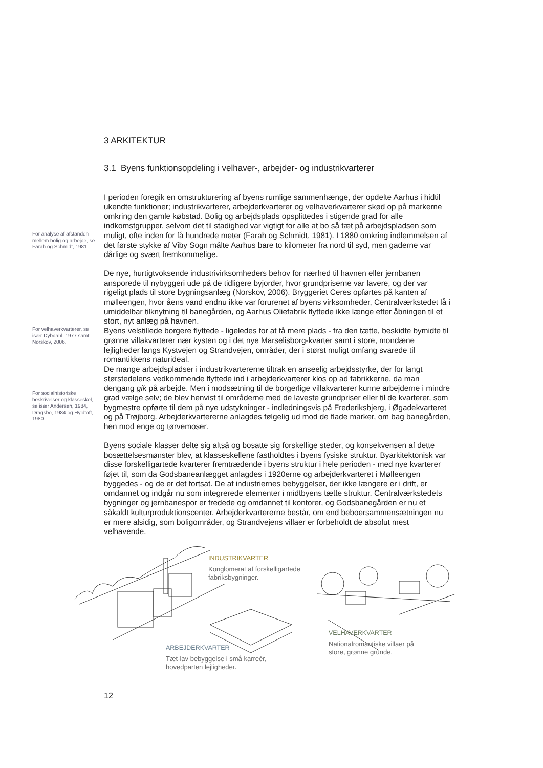3 ARKITEKTUR
3.1 Byens funktionsopdeling i velhaver-, arbejder- og industrikvarterer
For analyse af afstanden mellem bolig og arbejde, se Farah og Schmidt, 1981.
I perioden foregik en omstrukturering af byens rumlige sammenhænge, der opdelte Aarhus i hidtil ukendte funktioner; industrikvarterer, arbejderkvarterer og velhaverkvarterer skød op på markerne omkring den gamle købstad. Bolig og arbejdsplads opsplittedes i stigende grad for alle indkomstgrupper, selvom det til stadighed var vigtigt for alle at bo så tæt på arbejdspladsen som muligt, ofte inden for få hundrede meter (Farah og Schmidt, 1981). I 1880 omkring indlemmelsen af det første stykke af Viby Sogn målte Aarhus bare to kilometer fra nord til syd, men gaderne var dårlige og svært fremkommelige.
De nye, hurtigtvoksende industrivirksomheders behov for nærhed til havnen eller jernbanen ansporede til nybyggeri ude på de tidligere byjorder, hvor grundpriserne var lavere, og der var rigeligt plads til store bygningsanlæg (Norskov, 2006). Bryggeriet Ceres opførtes på kanten af mølleengen, hvor åens vand endnu ikke var forurenet af byens virksomheder, Centralværkstedet lå i umiddelbar tilknytning til banegården, og Aarhus Oliefabrik flyttede ikke længe efter åbningen til et stort, nyt anlæg på havnen.
For velhaverkvarterer, se især Dybdahl, 1977 samt Norskov, 2006.
For socialhistoriske beskrivelser og klasseskel, se især Andersen, 1984, Dragsbo, 1984 og Hyldtoft, 1980.
Byens velstillede borgere flyttede - ligeledes for at få mere plads - fra den tætte, beskidte bymidte til grønne villakvarterer nær kysten og i det nye Marselisborg-kvarter samt i store, mondæne lejligheder langs Kystvejen og Strandvejen, områder, der i størst muligt omfang svarede til romantikkens naturideal.
De mange arbejdspladser i industrikvartererne tiltrak en anseelig arbejdsstyrke, der for langt størstedelens vedkommende flyttede ind i arbejderkvarterer klos op ad fabrikkerne, da man dengang gik på arbejde. Men i modsætning til de borgerlige villakvarterer kunne arbejderne i mindre grad vælge selv; de blev henvist til områderne med de laveste grundpriser eller til de kvarterer, som bygmestre opførte til dem på nye udstykninger - indledningsvis på Frederiksbjerg, i Øgadekvarteret og på Trøjborg. Arbejderkvartererne anlagdes følgelig ud mod de flade marker, om bag banegården, hen mod enge og tørvemoser.
Byens sociale klasser delte sig altså og bosatte sig forskellige steder, og konsekvensen af dette bosættelsesmønster blev, at klasseskellene fastholdtes i byens fysiske struktur. Byarkitektonisk var disse forskelligartede kvarterer fremtrædende i byens struktur i hele perioden - med nye kvarterer føjet til, som da Godsbaneanlægget anlagdes i 1920erne og arbejderkvarteret i Mølleengen byggedes - og de er det fortsat. De af industriernes bebyggelser, der ikke længere er i drift, er omdannet og indgår nu som integrerede elementer i midtbyens tætte struktur. Centralværkstedets bygninger og jernbanespor er fredede og omdannet til kontorer, og Godsbanegården er nu et såkaldt kulturproduktionscenter. Arbejderkvartererne består, om end beboersammensætningen nu er mere alsidig, som boligområder, og Strandvejens villaer er forbeholdt de absolut mest velhavende.
INDUSTRIKVARTER
Konglomerat af forskelligartede
fabriksbygninger.
VELHAVERKVARTER
Nationalromantiske villaer på
store, grønne grunde.
ARBEJDERKVARTER
Tæt-lav bebyggelse i små karreér,
hovedparten lejligheder.
12